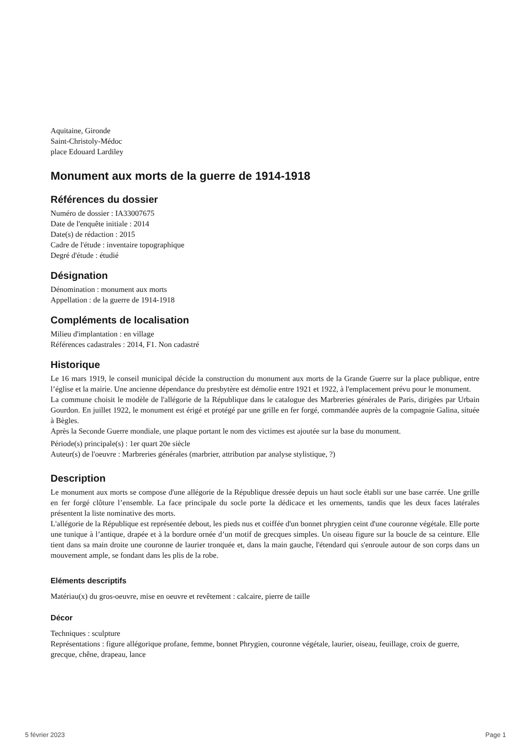Aquitaine, Gironde
Saint-Christoly-Médoc
place Edouard Lardiley
Monument aux morts de la guerre de 1914-1918
Références du dossier
Numéro de dossier : IA33007675
Date de l'enquête initiale : 2014
Date(s) de rédaction : 2015
Cadre de l'étude : inventaire topographique
Degré d'étude : étudié
Désignation
Dénomination : monument aux morts
Appellation : de la guerre de 1914-1918
Compléments de localisation
Milieu d'implantation : en village
Références cadastrales : 2014, F1. Non cadastré
Historique
Le 16 mars 1919, le conseil municipal décide la construction du monument aux morts de la Grande Guerre sur la place publique, entre l’église et la mairie. Une ancienne dépendance du presbytère est démolie entre 1921 et 1922, à l'emplacement prévu pour le monument.
La commune choisit le modèle de l'allégorie de la République dans le catalogue des Marbreries générales de Paris, dirigées par Urbain Gourdon. En juillet 1922, le monument est érigé et protégé par une grille en fer forgé, commandée auprès de la compagnie Galina, située à Bègles.
Après la Seconde Guerre mondiale, une plaque portant le nom des victimes est ajoutée sur la base du monument.
Période(s) principale(s) : 1er quart 20e siècle
Auteur(s) de l'oeuvre : Marbreries générales (marbrier, attribution par analyse stylistique, ?)
Description
Le monument aux morts se compose d'une allégorie de la République dressée depuis un haut socle établi sur une base carrée. Une grille en fer forgé clôture l’ensemble. La face principale du socle porte la dédicace et les ornements, tandis que les deux faces latérales présentent la liste nominative des morts.
L'allégorie de la République est représentée debout, les pieds nus et coiffée d'un bonnet phrygien ceint d'une couronne végétale. Elle porte une tunique à l’antique, drapée et à la bordure ornée d’un motif de grecques simples. Un oiseau figure sur la boucle de sa ceinture. Elle tient dans sa main droite une couronne de laurier tronquée et, dans la main gauche, l'étendard qui s'enroule autour de son corps dans un mouvement ample, se fondant dans les plis de la robe.
Eléments descriptifs
Matériau(x) du gros-oeuvre, mise en oeuvre et revêtement : calcaire, pierre de taille
Décor
Techniques : sculpture
Représentations : figure allégorique profane, femme, bonnet Phrygien, couronne végétale, laurier, oiseau, feuillage, croix de guerre, grecque, chêne, drapeau, lance
5 février 2023 Page 1